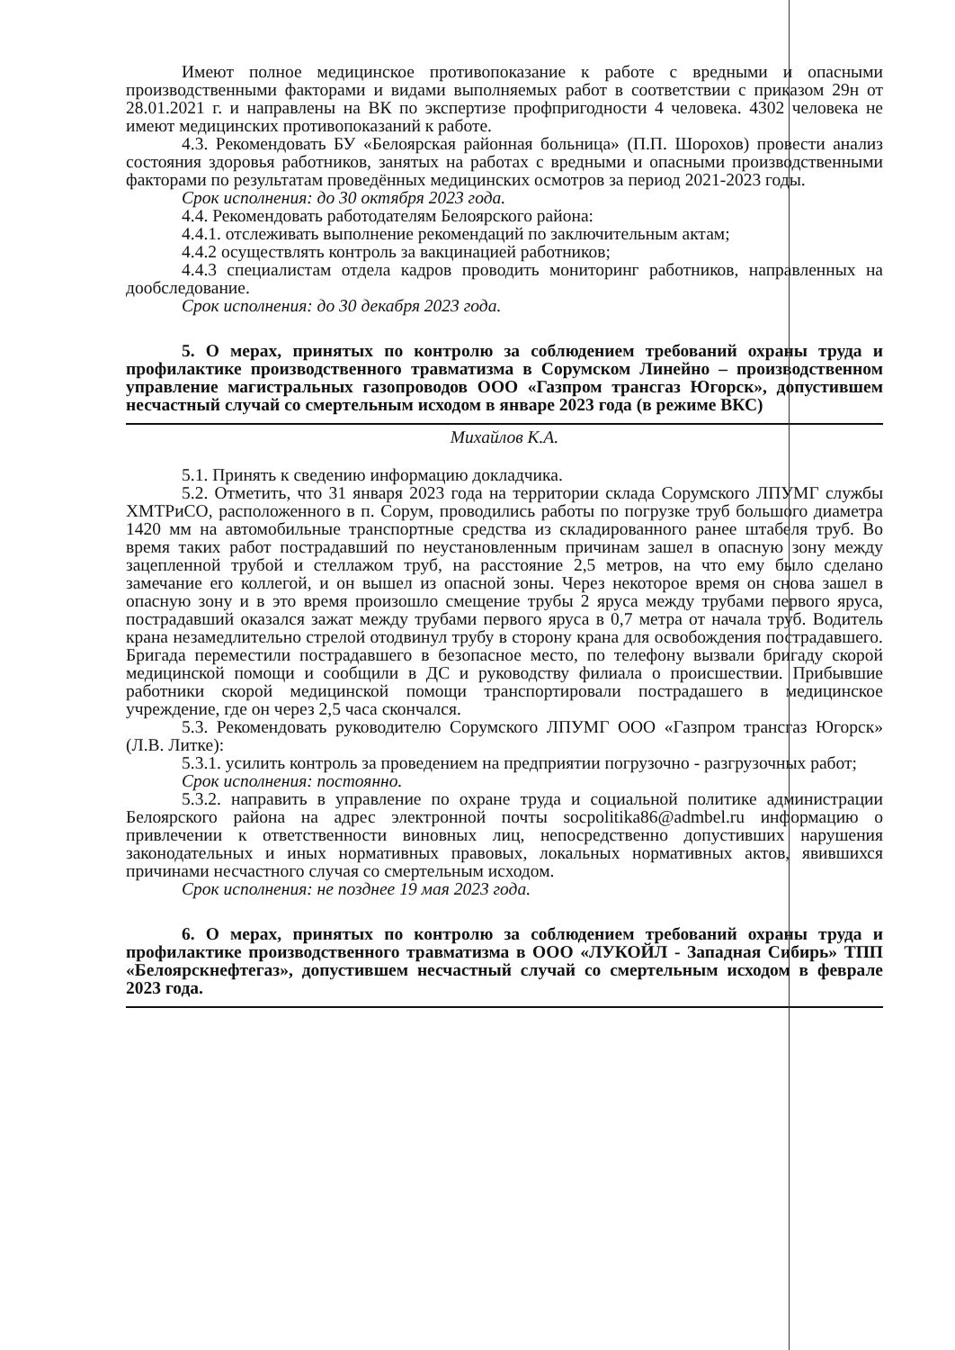Имеют полное медицинское противопоказание к работе с вредными и опасными производственными факторами и видами выполняемых работ в соответствии с приказом 29н от 28.01.2021 г. и направлены на ВК по экспертизе профпригодности 4 человека. 4302 человека не имеют медицинских противопоказаний к работе.
4.3. Рекомендовать БУ «Белоярская районная больница» (П.П. Шорохов) провести анализ состояния здоровья работников, занятых на работах с вредными и опасными производственными факторами по результатам проведённых медицинских осмотров за период 2021-2023 годы.
Срок исполнения: до 30 октября 2023 года.
4.4. Рекомендовать работодателям Белоярского района:
4.4.1. отслеживать выполнение рекомендаций по заключительным актам;
4.4.2 осуществлять контроль за вакцинацией работников;
4.4.3 специалистам отдела кадров проводить мониторинг работников, направленных на дообследование.
Срок исполнения: до 30 декабря 2023 года.
5. О мерах, принятых по контролю за соблюдением требований охраны труда и профилактике производственного травматизма в Сорумском Линейно – производственном управление магистральных газопроводов ООО «Газпром трансгаз Югорск», допустившем несчастный случай со смертельным исходом в январе 2023 года (в режиме ВКС)
Михайлов К.А.
5.1. Принять к сведению информацию докладчика.
5.2. Отметить, что 31 января 2023 года на территории склада Сорумского ЛПУМГ службы ХМТРиСО, расположенного в п. Сорум, проводились работы по погрузке труб большого диаметра 1420 мм на автомобильные транспортные средства из складированного ранее штабеля труб. Во время таких работ пострадавший по неустановленным причинам зашел в опасную зону между зацепленной трубой и стеллажом труб, на расстояние 2,5 метров, на что ему было сделано замечание его коллегой, и он вышел из опасной зоны. Через некоторое время он снова зашел в опасную зону и в это время произошло смещение трубы 2 яруса между трубами первого яруса, пострадавший оказался зажат между трубами первого яруса в 0,7 метра от начала труб. Водитель крана незамедлительно стрелой отодвинул трубу в сторону крана для освобождения пострадавшего. Бригада переместили пострадавшего в безопасное место, по телефону вызвали бригаду скорой медицинской помощи и сообщили в ДС и руководству филиала о происшествии. Прибывшие работники скорой медицинской помощи транспортировали пострадашего в медицинское учреждение, где он через 2,5 часа скончался.
5.3. Рекомендовать руководителю Сорумского ЛПУМГ ООО «Газпром трансгаз Югорск» (Л.В. Литке):
5.3.1. усилить контроль за проведением на предприятии погрузочно - разгрузочных работ;
Срок исполнения: постоянно.
5.3.2. направить в управление по охране труда и социальной политике администрации Белоярского района на адрес электронной почты socpolitika86@admbel.ru информацию о привлечении к ответственности виновных лиц, непосредственно допустивших нарушения законодательных и иных нормативных правовых, локальных нормативных актов, явившихся причинами несчастного случая со смертельным исходом.
Срок исполнения: не позднее 19 мая 2023 года.
6. О мерах, принятых по контролю за соблюдением требований охраны труда и профилактике производственного травматизма в ООО «ЛУКОЙЛ - Западная Сибирь» ТПП «Белоярскнефтегаз», допустившем несчастный случай со смертельным исходом в феврале 2023 года.